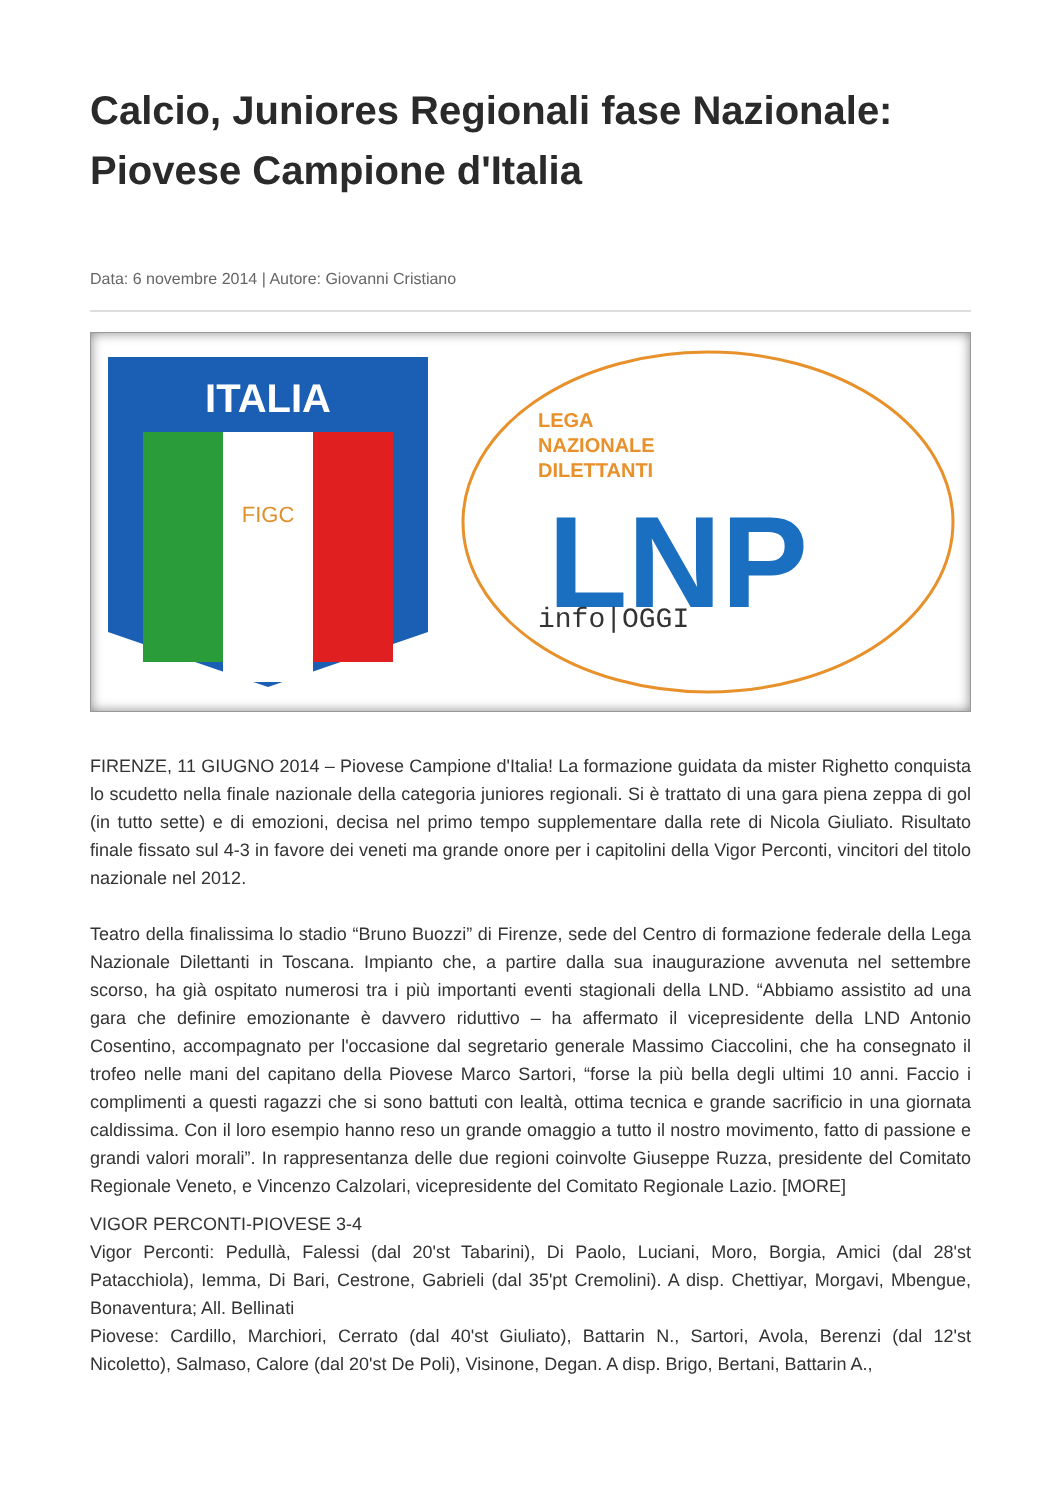Calcio, Juniores Regionali fase Nazionale: Piovese Campione d'Italia
Data: 6 novembre 2014 | Autore: Giovanni Cristiano
ITALIA
FIGC
LEGA
NAZIONALE
DILETTANTI
LNP
info|OGGI
FIRENZE, 11 GIUGNO 2014 – Piovese Campione d'Italia! La formazione guidata da mister Righetto conquista lo scudetto nella finale nazionale della categoria juniores regionali. Si è trattato di una gara piena zeppa di gol (in tutto sette) e di emozioni, decisa nel primo tempo supplementare dalla rete di Nicola Giuliato. Risultato finale fissato sul 4-3 in favore dei veneti ma grande onore per i capitolini della Vigor Perconti, vincitori del titolo nazionale nel 2012.
Teatro della finalissima lo stadio “Bruno Buozzi” di Firenze, sede del Centro di formazione federale della Lega Nazionale Dilettanti in Toscana. Impianto che, a partire dalla sua inaugurazione avvenuta nel settembre scorso, ha già ospitato numerosi tra i più importanti eventi stagionali della LND. “Abbiamo assistito ad una gara che definire emozionante è davvero riduttivo – ha affermato il vicepresidente della LND Antonio Cosentino, accompagnato per l'occasione dal segretario generale Massimo Ciaccolini, che ha consegnato il trofeo nelle mani del capitano della Piovese Marco Sartori, “forse la più bella degli ultimi 10 anni. Faccio i complimenti a questi ragazzi che si sono battuti con lealtà, ottima tecnica e grande sacrificio in una giornata caldissima. Con il loro esempio hanno reso un grande omaggio a tutto il nostro movimento, fatto di passione e grandi valori morali”. In rappresentanza delle due regioni coinvolte Giuseppe Ruzza, presidente del Comitato Regionale Veneto, e Vincenzo Calzolari, vicepresidente del Comitato Regionale Lazio. [MORE]
VIGOR PERCONTI-PIOVESE 3-4
Vigor Perconti: Pedullà, Falessi (dal 20'st Tabarini), Di Paolo, Luciani, Moro, Borgia, Amici (dal 28'st Patacchiola), Iemma, Di Bari, Cestrone, Gabrieli (dal 35'pt Cremolini). A disp. Chettiyar, Morgavi, Mbengue, Bonaventura; All. Bellinati
Piovese: Cardillo, Marchiori, Cerrato (dal 40'st Giuliato), Battarin N., Sartori, Avola, Berenzi (dal 12'st Nicoletto), Salmaso, Calore (dal 20'st De Poli), Visinone, Degan. A disp. Brigo, Bertani, Battarin A.,